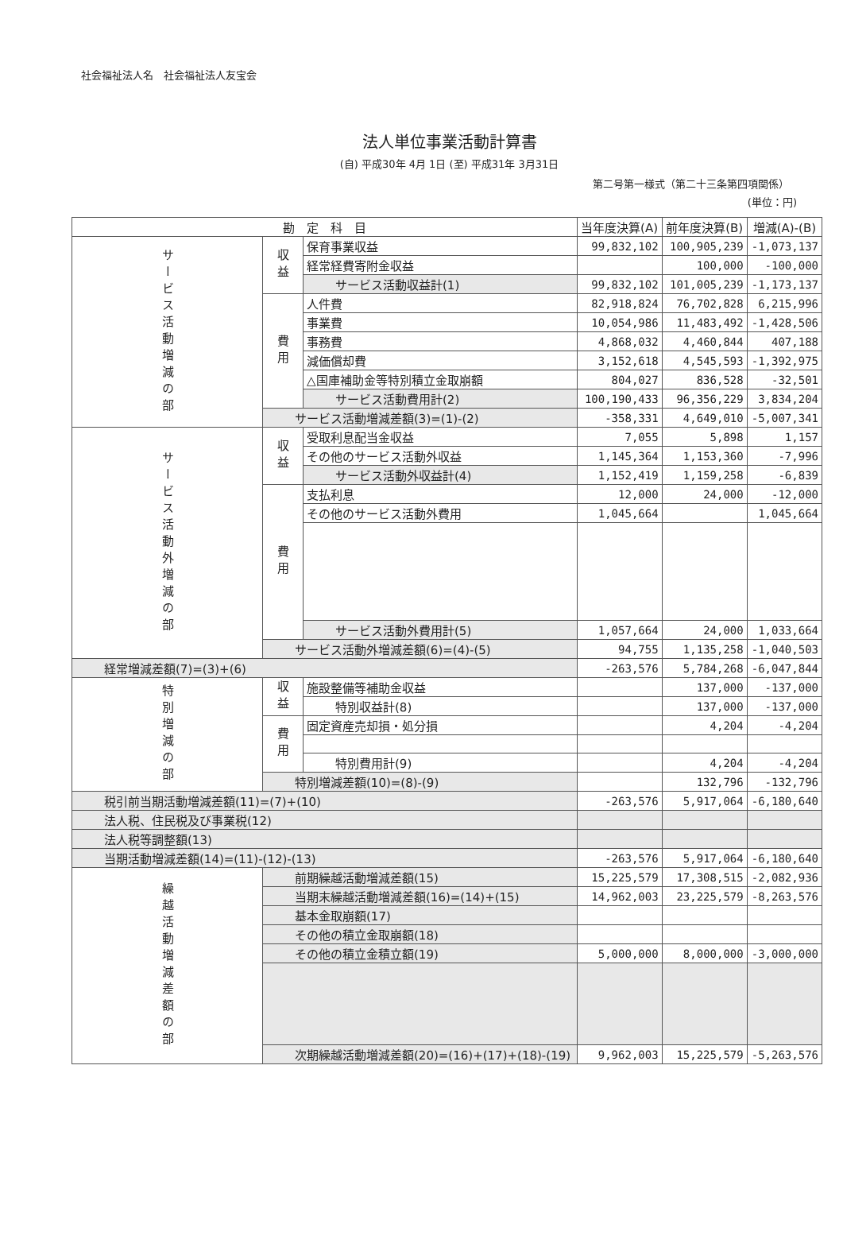社会福祉法人名　社会福祉法人友宝会
法人単位事業活動計算書
(自) 平成30年 4月 1日 (至) 平成31年 3月31日
第二号第一様式（第二十三条第四項関係）
(単位：円)
| 勘 定 科 目 | | | 当年度決算(A) | 前年度決算(B) | 増減(A)-(B) |
| --- | --- | --- | --- | --- | --- |
| サービス活動増減の部 | 収益 | 保育事業収益 | 99,832,102 | 100,905,239 | -1,073,137 |
| | | 経常経費寄附金収益 | | 100,000 | -100,000 |
| | | サービス活動収益計(1) | 99,832,102 | 101,005,239 | -1,173,137 |
| | 費用 | 人件費 | 82,918,824 | 76,702,828 | 6,215,996 |
| | | 事業費 | 10,054,986 | 11,483,492 | -1,428,506 |
| | | 事務費 | 4,868,032 | 4,460,844 | 407,188 |
| | | 減価償却費 | 3,152,618 | 4,545,593 | -1,392,975 |
| | | △国庫補助金等特別積立金取崩額 | 804,027 | 836,528 | -32,501 |
| | | サービス活動費用計(2) | 100,190,433 | 96,356,229 | 3,834,204 |
| | サービス活動増減差額(3)=(1)-(2) | | -358,331 | 4,649,010 | -5,007,341 |
| サービス活動外増減の部 | 収益 | 受取利息配当金収益 | 7,055 | 5,898 | 1,157 |
| | | その他のサービス活動外収益 | 1,145,364 | 1,153,360 | -7,996 |
| | | サービス活動外収益計(4) | 1,152,419 | 1,159,258 | -6,839 |
| | 費用 | 支払利息 | 12,000 | 24,000 | -12,000 |
| | | その他のサービス活動外費用 | 1,045,664 | | 1,045,664 |
| | | サービス活動外費用計(5) | 1,057,664 | 24,000 | 1,033,664 |
| | サービス活動外増減差額(6)=(4)-(5) | | 94,755 | 1,135,258 | -1,040,503 |
| 経常増減差額(7)=(3)+(6) | | | -263,576 | 5,784,268 | -6,047,844 |
| 特別増減の部 | 収益 | 施設整備等補助金収益 | | 137,000 | -137,000 |
| | | 特別収益計(8) | | 137,000 | -137,000 |
| | 費用 | 固定資産売却損・処分損 | | 4,204 | -4,204 |
| | | 特別費用計(9) | | 4,204 | -4,204 |
| | 特別増減差額(10)=(8)-(9) | | | 132,796 | -132,796 |
| 税引前当期活動増減差額(11)=(7)+(10) | | | -263,576 | 5,917,064 | -6,180,640 |
| 法人税、住民税及び事業税(12) | | | | | |
| 法人税等調整額(13) | | | | | |
| 当期活動増減差額(14)=(11)-(12)-(13) | | | -263,576 | 5,917,064 | -6,180,640 |
| 繰越活動増減差額の部 | 前期繰越活動増減差額(15) | | 15,225,579 | 17,308,515 | -2,082,936 |
| | 当期末繰越活動増減差額(16)=(14)+(15) | | 14,962,003 | 23,225,579 | -8,263,576 |
| | 基本金取崩額(17) | | | | |
| | その他の積立金取崩額(18) | | | | |
| | その他の積立金積立額(19) | | 5,000,000 | 8,000,000 | -3,000,000 |
| | 次期繰越活動増減差額(20)=(16)+(17)+(18)-(19) | | 9,962,003 | 15,225,579 | -5,263,576 |